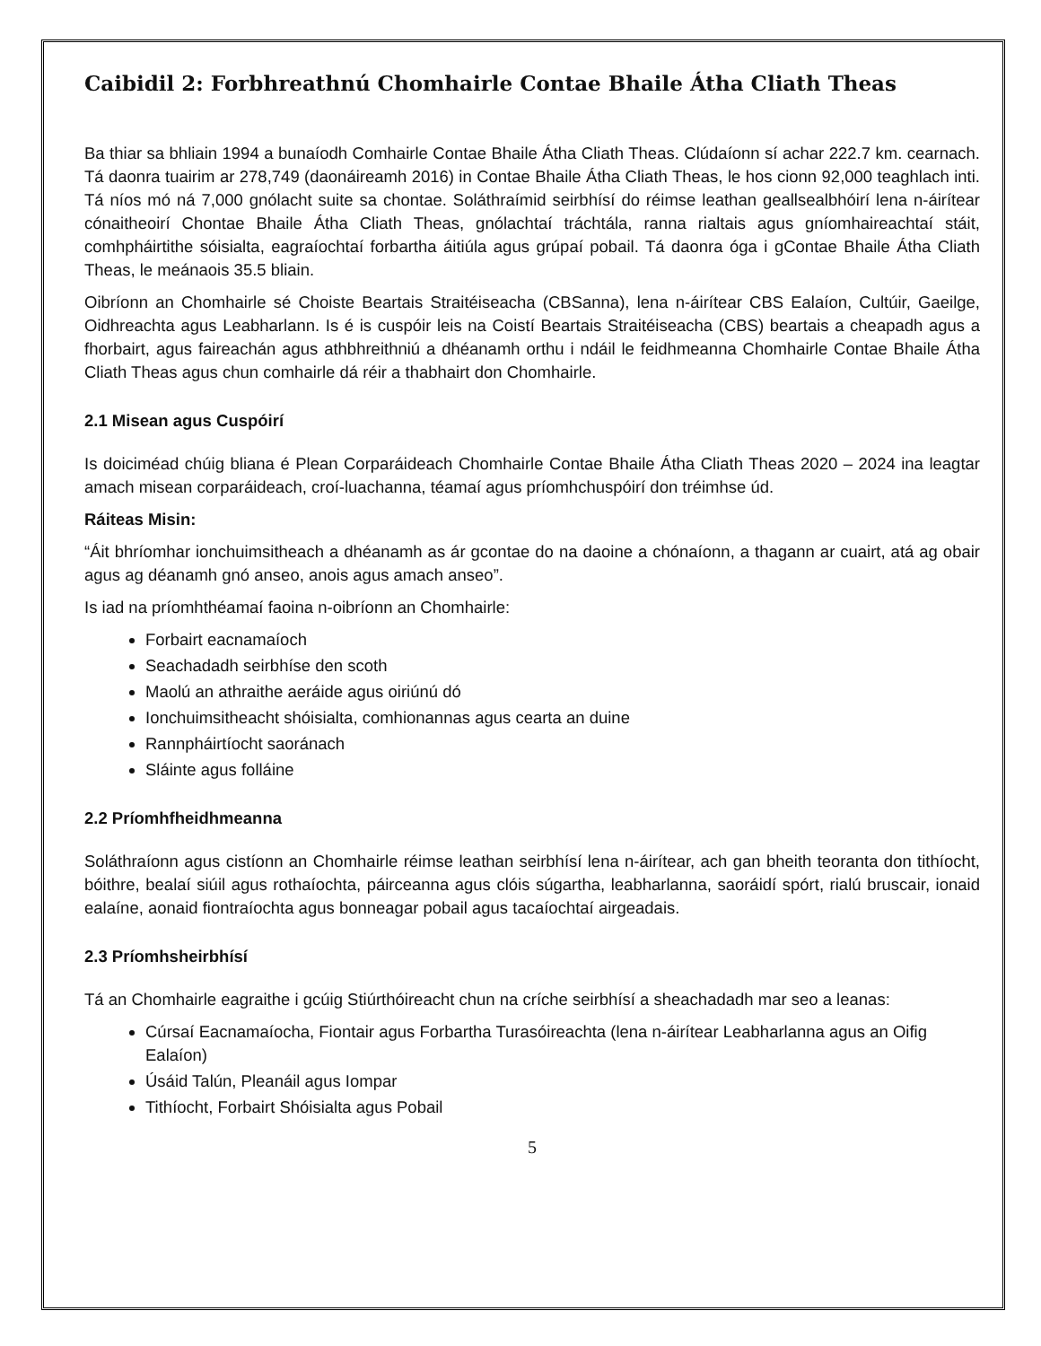Caibidil 2: Forbhreathnú Chomhairle Contae Bhaile Átha Cliath Theas
Ba thiar sa bhliain 1994 a bunaíodh Comhairle Contae Bhaile Átha Cliath Theas. Clúdaíonn sí achar 222.7 km. cearnach. Tá daonra tuairim ar 278,749 (daonáireamh 2016) in Contae Bhaile Átha Cliath Theas, le hos cionn 92,000 teaghlach inti. Tá níos mó ná 7,000 gnólacht suite sa chontae. Soláthraímid seirbhísí do réimse leathan geallsealbhóirí lena n-áirítear cónaitheoirí Chontae Bhaile Átha Cliath Theas, gnólachtaí tráchtála, ranna rialtais agus gníomhaireachtaí stáit, comhpháirtithe sóisialta, eagraíochtaí forbartha áitiúla agus grúpaí pobail. Tá daonra óga i gContae Bhaile Átha Cliath Theas, le meánaois 35.5 bliain.
Oibríonn an Chomhairle sé Choiste Beartais Straitéiseacha (CBSanna), lena n-áirítear CBS Ealaíon, Cultúir, Gaeilge, Oidhreachta agus Leabharlann. Is é is cuspóir leis na Coistí Beartais Straitéiseacha (CBS) beartais a cheapadh agus a fhorbairt, agus faireachán agus athbhreithniú a dhéanamh orthu i ndáil le feidhmeanna Chomhairle Contae Bhaile Átha Cliath Theas agus chun comhairle dá réir a thabhairt don Chomhairle.
2.1 Misean agus Cuspóirí
Is doiciméad chúig bliana é Plean Corparáideach Chomhairle Contae Bhaile Átha Cliath Theas 2020 – 2024 ina leagtar amach misean corparáideach, croí-luachanna, téamaí agus príomhchuspóirí don tréimhse úd.
Ráiteas Misin:
“Áit bhríomhar ionchuimsitheach a dhéanamh as ár gcontae do na daoine a chónaíonn, a thagann ar cuairt, atá ag obair agus ag déanamh gnó anseo, anois agus amach anseo”.
Is iad na príomhthéamaí faoina n-oibríonn an Chomhairle:
Forbairt eacnamaíoch
Seachadadh seirbhíse den scoth
Maolú an athraithe aeráide agus oiriúnú dó
Ionchuimsitheacht shóisialta, comhionannas agus cearta an duine
Rannpháirtíocht saoránach
Sláinte agus folláine
2.2 Príomhfheidhmeanna
Soláthraíonn agus cistíonn an Chomhairle réimse leathan seirbhísí lena n-áirítear, ach gan bheith teoranta don tithíocht, bóithre, bealaí siúil agus rothaíochta, páirceanna agus clóis súgartha, leabharlanna, saoráidí spórt, rialú bruscair, ionaid ealaíne, aonaid fiontraíochta agus bonneagar pobail agus tacaíochtaí airgeadais.
2.3 Príomhsheirbhísí
Tá an Chomhairle eagraithe i gcúig Stiúrthóireacht chun na críche seirbhísí a sheachadadh mar seo a leanas:
Cúrsaí Eacnamaíocha, Fiontair agus Forbartha Turasóireachta (lena n-áirítear Leabharlanna agus an Oifig Ealaíon)
Úsáid Talún, Pleanáil agus Iompar
Tithíocht, Forbairt Shóisialta agus Pobail
5